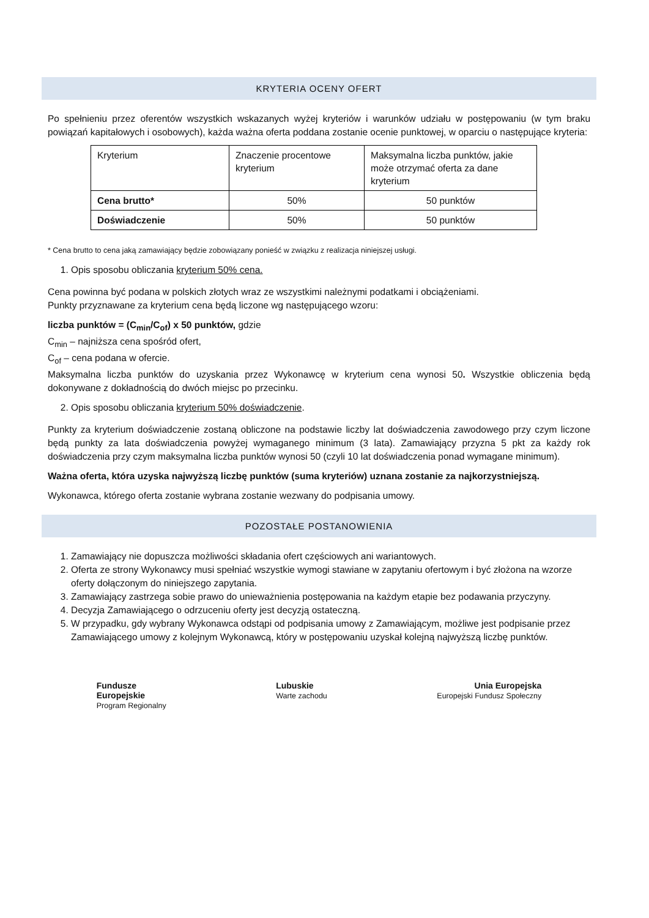KRYTERIA OCENY OFERT
Po spełnieniu przez oferentów wszystkich wskazanych wyżej kryteriów i warunków udziału w postępowaniu (w tym braku powiązań kapitałowych i osobowych), każda ważna oferta poddana zostanie ocenie punktowej, w oparciu o następujące kryteria:
| Kryterium | Znaczenie procentowe kryterium | Maksymalna liczba punktów, jakie może otrzymać oferta za dane kryterium |
| Cena brutto* | 50% | 50 punktów |
| Doświadczenie | 50% | 50 punktów |
* Cena brutto to cena jaką zamawiający będzie zobowiązany ponieść w związku z realizacja niniejszej usługi.
1. Opis sposobu obliczania kryterium 50% cena.
Cena powinna być podana w polskich złotych wraz ze wszystkimi należnymi podatkami i obciążeniami.
Punkty przyznawane za kryterium cena będą liczone wg następującego wzoru:
liczba punktów = (C<sub>min</sub>/C<sub>of</sub>) x 50 punktów, gdzie
C<sub>min</sub> – najniższa cena spośród ofert,
C<sub>of</sub> – cena podana w ofercie.
Maksymalna liczba punktów do uzyskania przez Wykonawcę w kryterium cena wynosi 50. Wszystkie obliczenia będą dokonywane z dokładnością do dwóch miejsc po przecinku.
2. Opis sposobu obliczania kryterium 50% doświadczenie.
Punkty za kryterium doświadczenie zostaną obliczone na podstawie liczby lat doświadczenia zawodowego przy czym liczone będą punkty za lata doświadczenia powyżej wymaganego minimum (3 lata). Zamawiający przyzna 5 pkt za każdy rok doświadczenia przy czym maksymalna liczba punktów wynosi 50 (czyli 10 lat doświadczenia ponad wymagane minimum).
Ważna oferta, która uzyska najwyższą liczbę punktów (suma kryteriów) uznana zostanie za najkorzystniejszą.
Wykonawca, którego oferta zostanie wybrana zostanie wezwany do podpisania umowy.
POZOSTAŁE POSTANOWIENIA
1. Zamawiający nie dopuszcza możliwości składania ofert częściowych ani wariantowych.
2. Oferta ze strony Wykonawcy musi spełniać wszystkie wymogi stawiane w zapytaniu ofertowym i być złożona na wzorze oferty dołączonym do niniejszego zapytania.
3. Zamawiający zastrzega sobie prawo do unieważnienia postępowania na każdym etapie bez podawania przyczyny.
4. Decyzja Zamawiającego o odrzuceniu oferty jest decyzją ostateczną.
5. W przypadku, gdy wybrany Wykonawca odstąpi od podpisania umowy z Zamawiającym, możliwe jest podpisanie przez Zamawiającego umowy z kolejnym Wykonawcą, który w postępowaniu uzyskał kolejną najwyższą liczbę punktów.
Fundusze
Europejskie
Program Regionalny
Lubuskie
Warte zachodu
Unia Europejska
Europejski Fundusz Społeczny